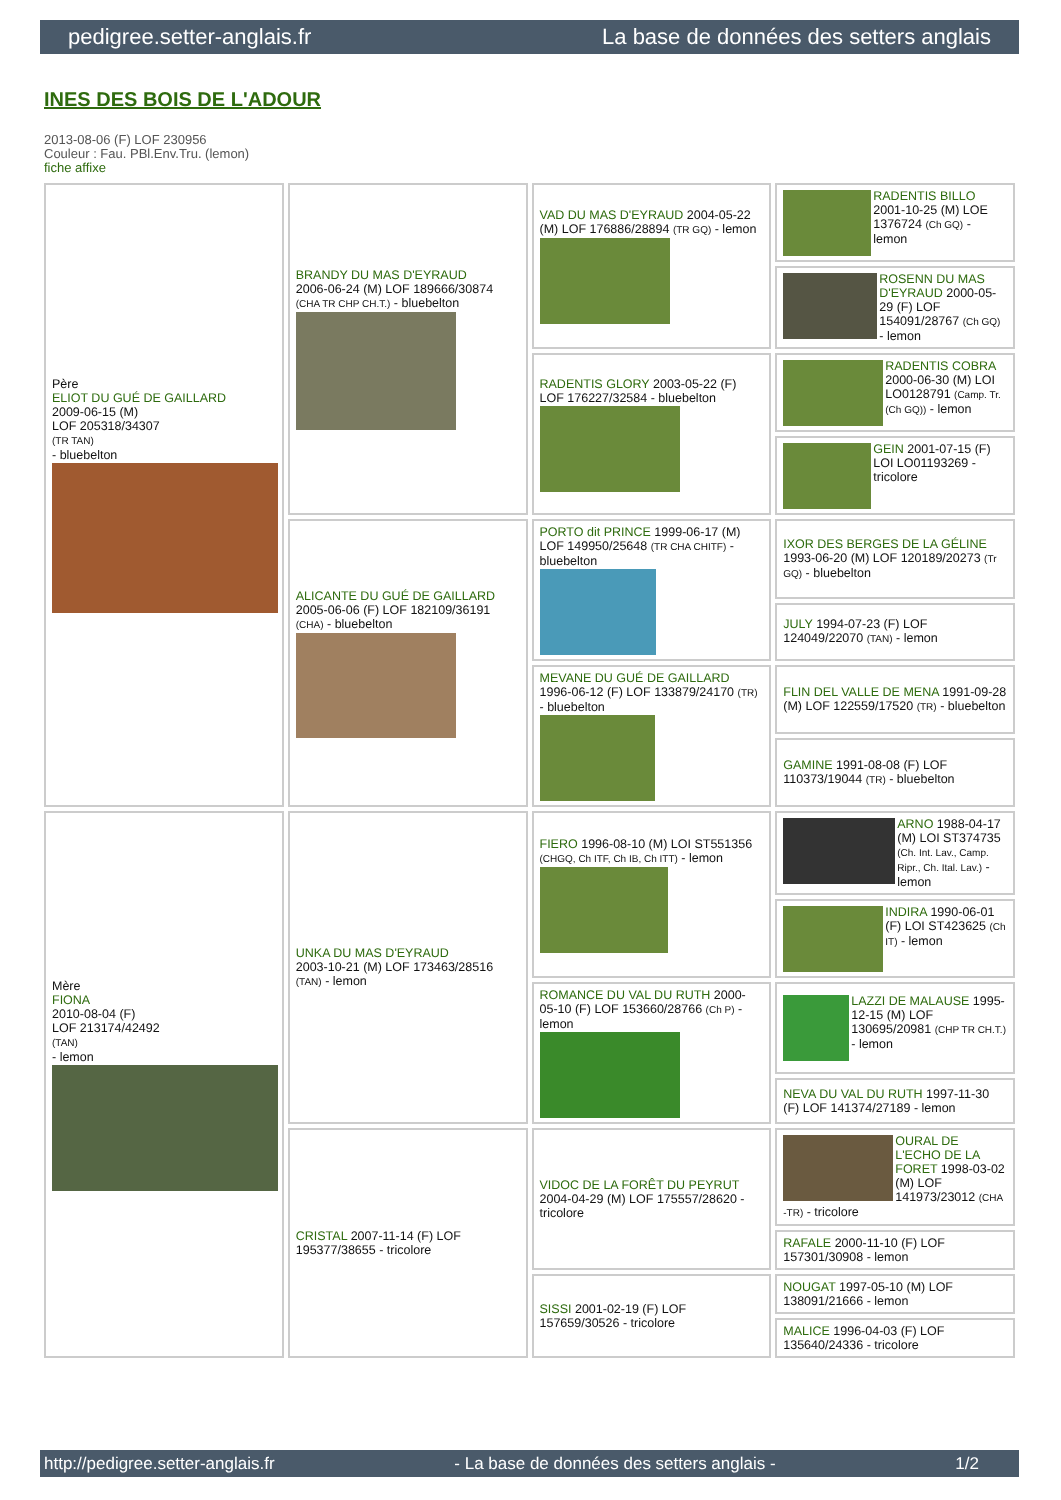pedigree.setter-anglais.fr La base de données des setters anglais
INES DES BOIS DE L'ADOUR
2013-08-06 (F) LOF 230956
Couleur : Fau. PBl.Env.Tru. (lemon)
fiche affixe
| Père ELIOT DU GUÉ DE GAILLARD 2009-06-15 (M) LOF 205318/34307 (TR TAN) - bluebelton | BRANDY DU MAS D'EYRAUD 2006-06-24 (M) LOF 189666/30874 (CHA TR CHP CH.T.) - bluebelton | VAD DU MAS D'EYRAUD 2004-05-22 (M) LOF 176886/28894 (TR GQ) - lemon | RADENTIS BILLO 2001-10-25 (M) LOE 1376724 (Ch GQ) - lemon |
| | | | ROSENN DU MAS D'EYRAUD 2000-05-29 (F) LOF 154091/28767 (Ch GQ) - lemon |
| | | RADENTIS GLORY 2003-05-22 (F) LOF 176227/32584 - bluebelton | RADENTIS COBRA 2000-06-30 (M) LOI LO0128791 (Camp. Tr. (Ch GQ)) - lemon |
| | | | GEIN 2001-07-15 (F) LOI LO01193269 - tricolore |
| | ALICANTE DU GUÉ DE GAILLARD 2005-06-06 (F) LOF 182109/36191 (CHA) - bluebelton | PORTO dit PRINCE 1999-06-17 (M) LOF 149950/25648 (TR CHA CHITF) - bluebelton | IXOR DES BERGES DE LA GÉLINE 1993-06-20 (M) LOF 120189/20273 (Tr GQ) - bluebelton |
| | | | JULY 1994-07-23 (F) LOF 124049/22070 (TAN) - lemon |
| | | MEVANE DU GUÉ DE GAILLARD 1996-06-12 (F) LOF 133879/24170 (TR) - bluebelton | FLIN DEL VALLE DE MENA 1991-09-28 (M) LOF 122559/17520 (TR) - bluebelton |
| | | | GAMINE 1991-08-08 (F) LOF 110373/19044 (TR) - bluebelton |
| Mère FIONA 2010-08-04 (F) LOF 213174/42492 (TAN) - lemon | UNKA DU MAS D'EYRAUD 2003-10-21 (M) LOF 173463/28516 (TAN) - lemon | FIERO 1996-08-10 (M) LOI ST551356 (CHGQ, Ch ITF, Ch IB, Ch ITT) - lemon | ARNO 1988-04-17 (M) LOI ST374735 (Ch. Int. Lav., Camp. Ripr., Ch. Ital. Lav.) - lemon |
| | | | INDIRA 1990-06-01 (F) LOI ST423625 (Ch IT) - lemon |
| | | ROMANCE DU VAL DU RUTH 2000-05-10 (F) LOF 153660/28766 (Ch P) - lemon | LAZZI DE MALAUSE 1995-12-15 (M) LOF 130695/20981 (CHP TR CH.T.) - lemon |
| | | | NEVA DU VAL DU RUTH 1997-11-30 (F) LOF 141374/27189 - lemon |
| | CRISTAL 2007-11-14 (F) LOF 195377/38655 - tricolore | VIDOC DE LA FORÊT DU PEYRUT 2004-04-29 (M) LOF 175557/28620 - tricolore | OURAL DE L'ECHO DE LA FORET 1998-03-02 (M) LOF 141973/23012 (CHA -TR) - tricolore |
| | | | RAFALE 2000-11-10 (F) LOF 157301/30908 - lemon |
| | | SISSI 2001-02-19 (F) LOF 157659/30526 - tricolore | NOUGAT 1997-05-10 (M) LOF 138091/21666 - lemon |
| | | | MALICE 1996-04-03 (F) LOF 135640/24336 - tricolore |
http://pedigree.setter-anglais.fr - La base de données des setters anglais - 1/2